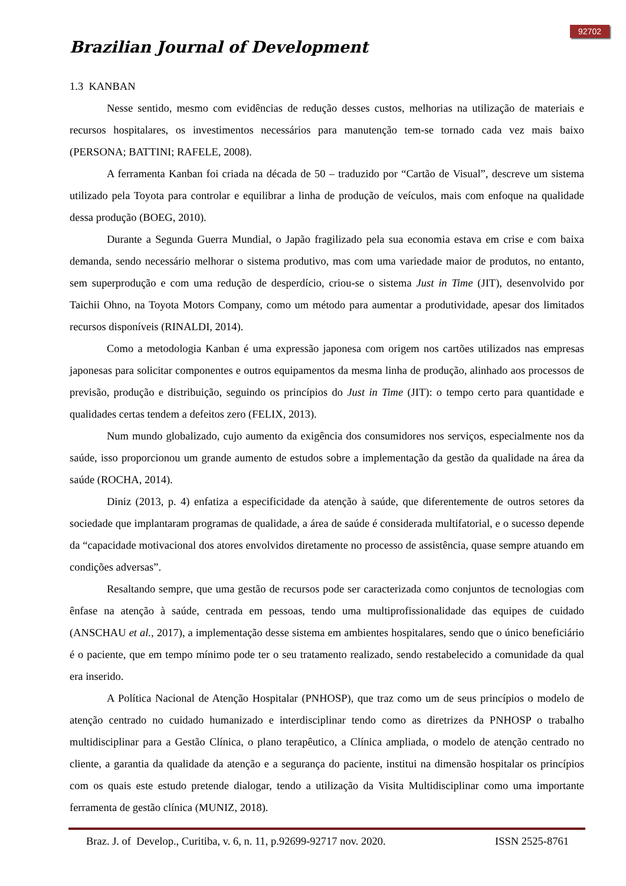92702
Brazilian Journal of Development
1.3 KANBAN
Nesse sentido, mesmo com evidências de redução desses custos, melhorias na utilização de materiais e recursos hospitalares, os investimentos necessários para manutenção tem-se tornado cada vez mais baixo (PERSONA; BATTINI; RAFELE, 2008).
A ferramenta Kanban foi criada na década de 50 – traduzido por “Cartão de Visual”, descreve um sistema utilizado pela Toyota para controlar e equilibrar a linha de produção de veículos, mais com enfoque na qualidade dessa produção (BOEG, 2010).
Durante a Segunda Guerra Mundial, o Japão fragilizado pela sua economia estava em crise e com baixa demanda, sendo necessário melhorar o sistema produtivo, mas com uma variedade maior de produtos, no entanto, sem superprodução e com uma redução de desperdício, criou-se o sistema Just in Time (JIT), desenvolvido por Taichii Ohno, na Toyota Motors Company, como um método para aumentar a produtividade, apesar dos limitados recursos disponíveis (RINALDI, 2014).
Como a metodologia Kanban é uma expressão japonesa com origem nos cartões utilizados nas empresas japonesas para solicitar componentes e outros equipamentos da mesma linha de produção, alinhado aos processos de previsão, produção e distribuição, seguindo os princípios do Just in Time (JIT): o tempo certo para quantidade e qualidades certas tendem a defeitos zero (FELIX, 2013).
Num mundo globalizado, cujo aumento da exigência dos consumidores nos serviços, especialmente nos da saúde, isso proporcionou um grande aumento de estudos sobre a implementação da gestão da qualidade na área da saúde (ROCHA, 2014).
Diniz (2013, p. 4) enfatiza a especificidade da atenção à saúde, que diferentemente de outros setores da sociedade que implantaram programas de qualidade, a área de saúde é considerada multifatorial, e o sucesso depende da “capacidade motivacional dos atores envolvidos diretamente no processo de assistência, quase sempre atuando em condições adversas”.
Resaltando sempre, que uma gestão de recursos pode ser caracterizada como conjuntos de tecnologias com ênfase na atenção à saúde, centrada em pessoas, tendo uma multiprofissionalidade das equipes de cuidado (ANSCHAU et al., 2017), a implementação desse sistema em ambientes hospitalares, sendo que o único beneficiário é o paciente, que em tempo mínimo pode ter o seu tratamento realizado, sendo restabelecido a comunidade da qual era inserido.
A Política Nacional de Atenção Hospitalar (PNHOSP), que traz como um de seus princípios o modelo de atenção centrado no cuidado humanizado e interdisciplinar tendo como as diretrizes da PNHOSP o trabalho multidisciplinar para a Gestão Clínica, o plano terapêutico, a Clínica ampliada, o modelo de atenção centrado no cliente, a garantia da qualidade da atenção e a segurança do paciente, institui na dimensão hospitalar os princípios com os quais este estudo pretende dialogar, tendo a utilização da Visita Multidisciplinar como uma importante ferramenta de gestão clínica (MUNIZ, 2018).
Braz. J. of Develop., Curitiba, v. 6, n. 11, p.92699-92717 nov. 2020. ISSN 2525-8761